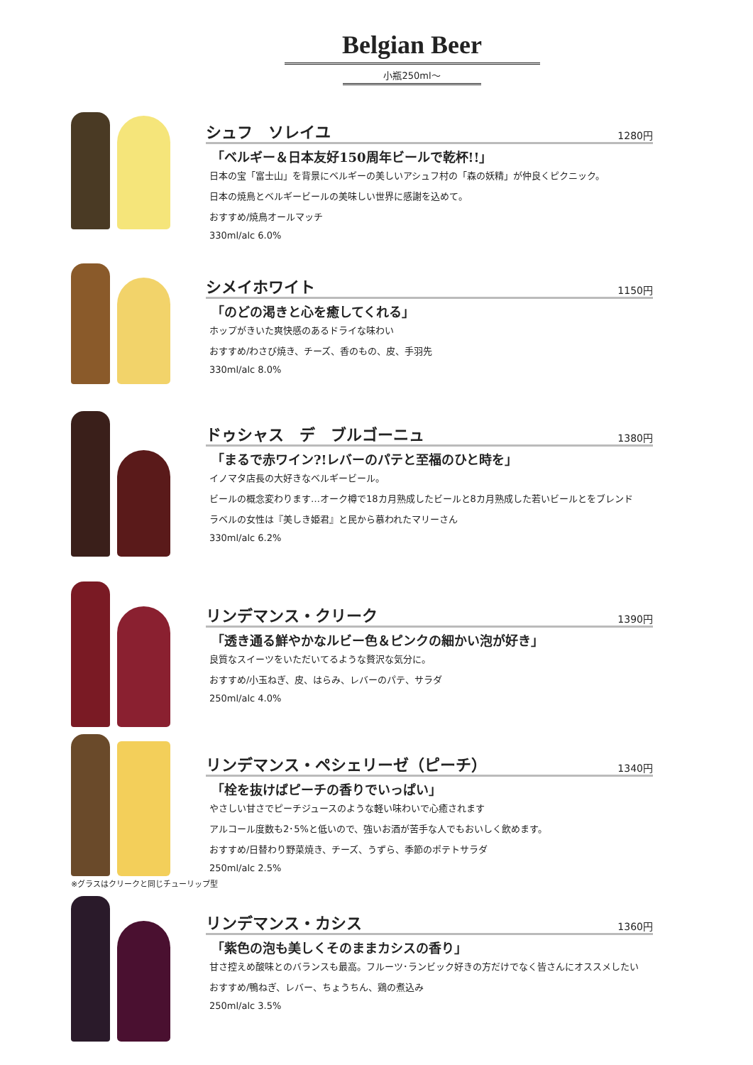Belgian Beer
小瓶250ml～
シュフ　ソレイユ
1280円
「ベルギー＆日本友好150周年ビールで乾杯!!」
日本の宝「富士山」を背景にベルギーの美しいアシュフ村の「森の妖精」が仲良くピクニック。
日本の焼鳥とベルギービールの美味しい世界に感謝を込めて。
おすすめ/焼鳥オールマッチ
330ml/alc 6.0%
シメイホワイト
1150円
「のどの渇きと心を癒してくれる」
ホップがきいた爽快感のあるドライな味わい
おすすめ/わさび焼き、チーズ、香のもの、皮、手羽先
330ml/alc 8.0%
ドゥシャス　デ　ブルゴーニュ
1380円
「まるで赤ワイン?!レバーのパテと至福のひと時を」
イノマタ店長の大好きなベルギービール。
ビールの概念変わります…オーク樽で18カ月熟成したビールと8カ月熟成した若いビールとをブレンド
ラベルの女性は『美しき姫君』と民から慕われたマリーさん
330ml/alc 6.2%
リンデマンス・クリーク
1390円
「透き通る鮮やかなルビー色＆ピンクの細かい泡が好き」
良質なスイーツをいただいてるような贅沢な気分に。
おすすめ/小玉ねぎ、皮、はらみ、レバーのパテ、サラダ
250ml/alc 4.0%
リンデマンス・ペシェリーゼ（ピーチ）
1340円
「栓を抜けばピーチの香りでいっぱい」
やさしい甘さでピーチジュースのような軽い味わいで心癒されます
アルコール度数も2･5%と低いので、強いお酒が苦手な人でもおいしく飲めます。
おすすめ/日替わり野菜焼き、チーズ、うずら、季節のポテトサラダ
250ml/alc 2.5%
※グラスはクリークと同じチューリップ型
リンデマンス・カシス
1360円
「紫色の泡も美しくそのままカシスの香り」
甘さ控えめ酸味とのバランスも最高。フルーツ･ランビック好きの方だけでなく皆さんにオススメしたい
おすすめ/鴨ねぎ、レバー、ちょうちん、鶏の煮込み
250ml/alc 3.5%